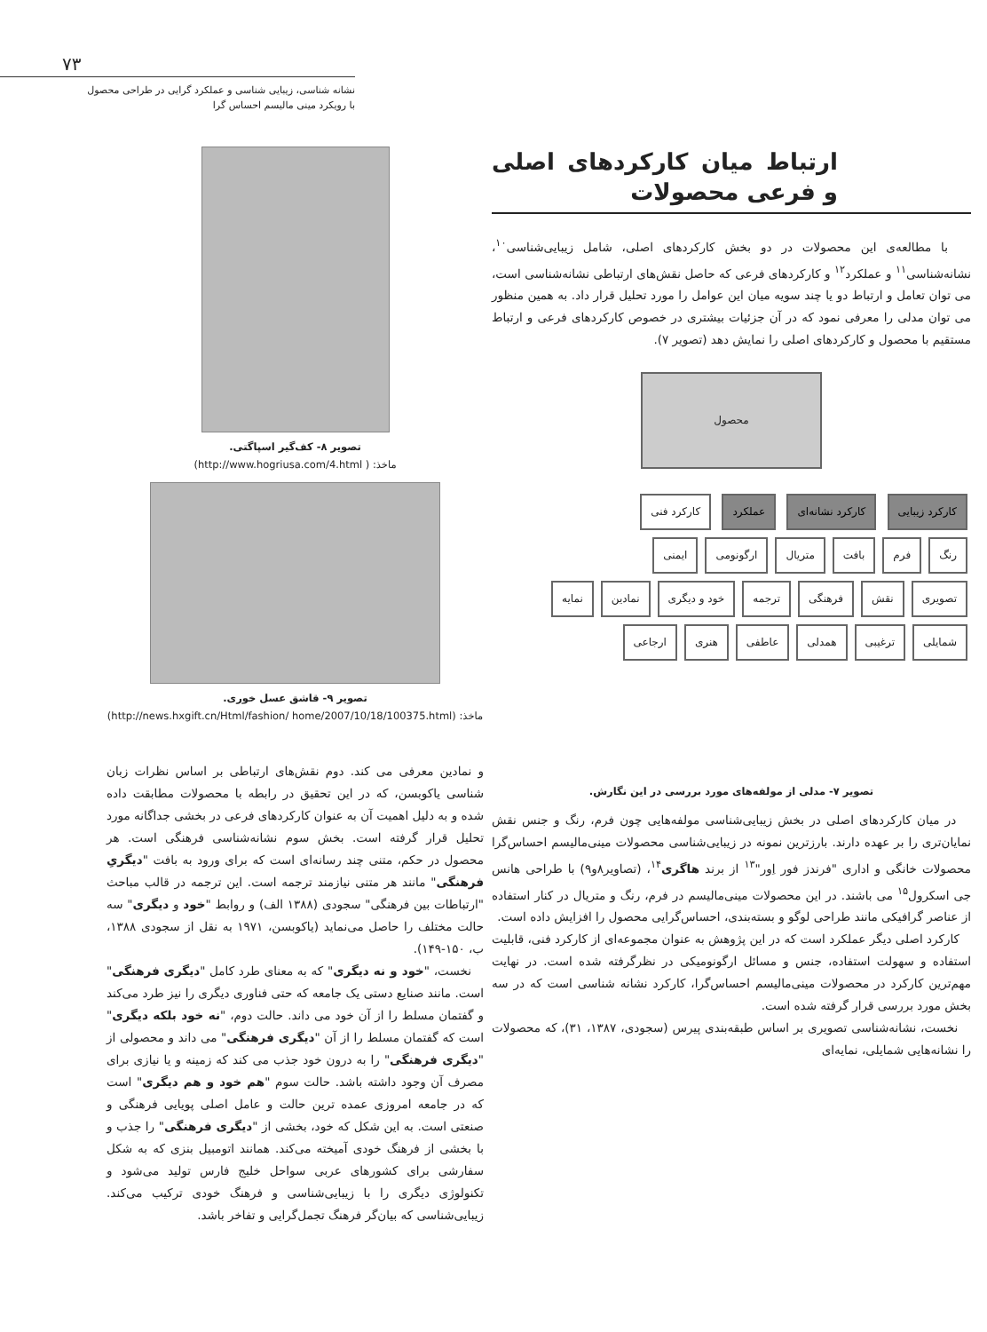۷۳
نشانه شناسی، زیبایی شناسی و عملکرد گرایی در طراحی محصول
با رویکرد مینی مالیسم احساس گرا
ارتباط میان کارکردهای اصلی و فرعی محصولات
با مطالعه‌ی این محصولات در دو بخش کارکردهای اصلی، شامل زیبایی‌شناسی<sup>۱۰</sup>، نشانه‌شناسی<sup>۱۱</sup> و عملکرد<sup>۱۲</sup> و کارکردهای فرعی که حاصل نقش‌های ارتباطی نشانه‌شناسی است، می توان تعامل و ارتباط دو یا چند سویه میان این عوامل را مورد تحلیل قرار داد. به همین منظور می توان مدلی را معرفی نمود که در آن جزئیات بیشتری در خصوص کارکردهای فرعی و ارتباط مستقیم با محصول و کارکردهای اصلی را نمایش دهد (تصویر ۷).
محصول
کارکرد زیبایی کارکرد نشانه‌ای عملکرد کارکرد فنی
رنگ فرم بافت متریال ارگونومی ایمنی
تصویری نقش فرهنگی ترجمه خود و دیگری نمادین نمایه
شمایلی ترغیبی همدلی عاطفی هنری ارجاعی
تصویر ۷- مدلی از مولفه‌های مورد بررسی در این نگارش.
در میان کارکردهای اصلی در بخش زیبایی‌شناسی مولفه‌هایی چون فرم، رنگ و جنس نقش نمایان‌تری را بر عهده دارند. بارزترین نمونه در زیبایی‌شناسی محصولات مینی‌مالیسم احساس‌گرا محصولات خانگی و اداری "فرندز فور اِور"<sup>۱۳</sup> از برند هاگری<sup>۱۴</sup>، (تصاویر۸و۹) با طراحی هانس جی اسکرول<sup>۱۵</sup> می باشند. در این محصولات مینی‌مالیسم در فرم، رنگ و متریال در کنار استفاده از عناصر گرافیکی مانند طراحی لوگو و بسته‌بندی، احساس‌گرایی محصول را افزایش داده است.
کارکرد اصلی دیگر عملکرد است که در این پژوهش به عنوان مجموعه‌ای از کارکرد فنی، قابلیت استفاده و سهولت استفاده، جنس و مسائل ارگونومیکی در نظرگرفته شده است. در نهایت مهم‌ترین کارکرد در محصولات مینی‌مالیسم احساس‌گرا، کارکرد نشانه شناسی است که در سه بخش مورد بررسی قرار گرفته شده است.
نخست، نشانه‌شناسی تصویری بر اساس طبقه‌بندی پیرس (سجودی، ۱۳۸۷، ۳۱)، که محصولات را نشانه‌هایی شمایلی، نمایه‌ای
تصویر ۸- کف‌گیر اسپاگتی.
ماخذ: ( http://www.hogriusa.com/4.html)
تصویر ۹- قاشق عسل خوری.
ماخذ: (http://news.hxgift.cn/Html/fashion/ home/2007/10/18/100375.html)
و نمادین معرفی می کند. دوم نقش‌های ارتباطی بر اساس نظرات زبان شناسی یاکوبسن، که در این تحقیق در رابطه با محصولات مطابقت داده شده و به دلیل اهمیت آن به عنوان کارکردهای فرعی در بخشی جداگانه مورد تحلیل قرار گرفته است. بخش سوم نشانه‌شناسی فرهنگی است. هر محصول در حکم، متنی چند رسانه‌ای است که برای ورود به بافت "دیگریِ فرهنگی" مانند هر متنی نیازمند ترجمه است. این ترجمه در قالب مباحث "ارتباطات بین فرهنگی" سجودی (۱۳۸۸ الف) و روابط "خود و دیگری" سه حالت مختلف را حاصل می‌نماید (یاکوبسن، ۱۹۷۱ به نقل از سجودی ۱۳۸۸، ب، ۱۵۰-۱۴۹).
نخست، "خود و نه دیگری" که به معنای طرد کامل "دیگری فرهنگی" است. مانند صنایع دستی یک جامعه که حتی فناوری دیگری را نیز طرد می‌کند و گفتمان مسلط را از آن خود می داند. حالت دوم، "نه خود بلکه دیگری" است که گفتمان مسلط را از آن "دیگری فرهنگی" می داند و محصولی از "دیگری فرهنگی" را به درون خود جذب می کند که زمینه و یا نیازی برای مصرف آن وجود داشته باشد. حالت سوم "هم خود و هم دیگری" است که در جامعه امروزی عمده ترین حالت و عامل اصلی پویایی فرهنگی و صنعتی است. به این شکل که خود، بخشی از "دیگری فرهنگی" را جذب و با بخشی از فرهنگ خودی آمیخته می‌کند. همانند اتومبیل بنزی که به شکل سفارشی برای کشورهای عربی سواحل خلیج فارس تولید می‌شود و تکنولوژی دیگری را با زیبایی‌شناسی و فرهنگ خودی ترکیب می‌کند. زیبایی‌شناسی که بیان‌گر فرهنگ تجمل‌گرایی و تفاخر باشد.